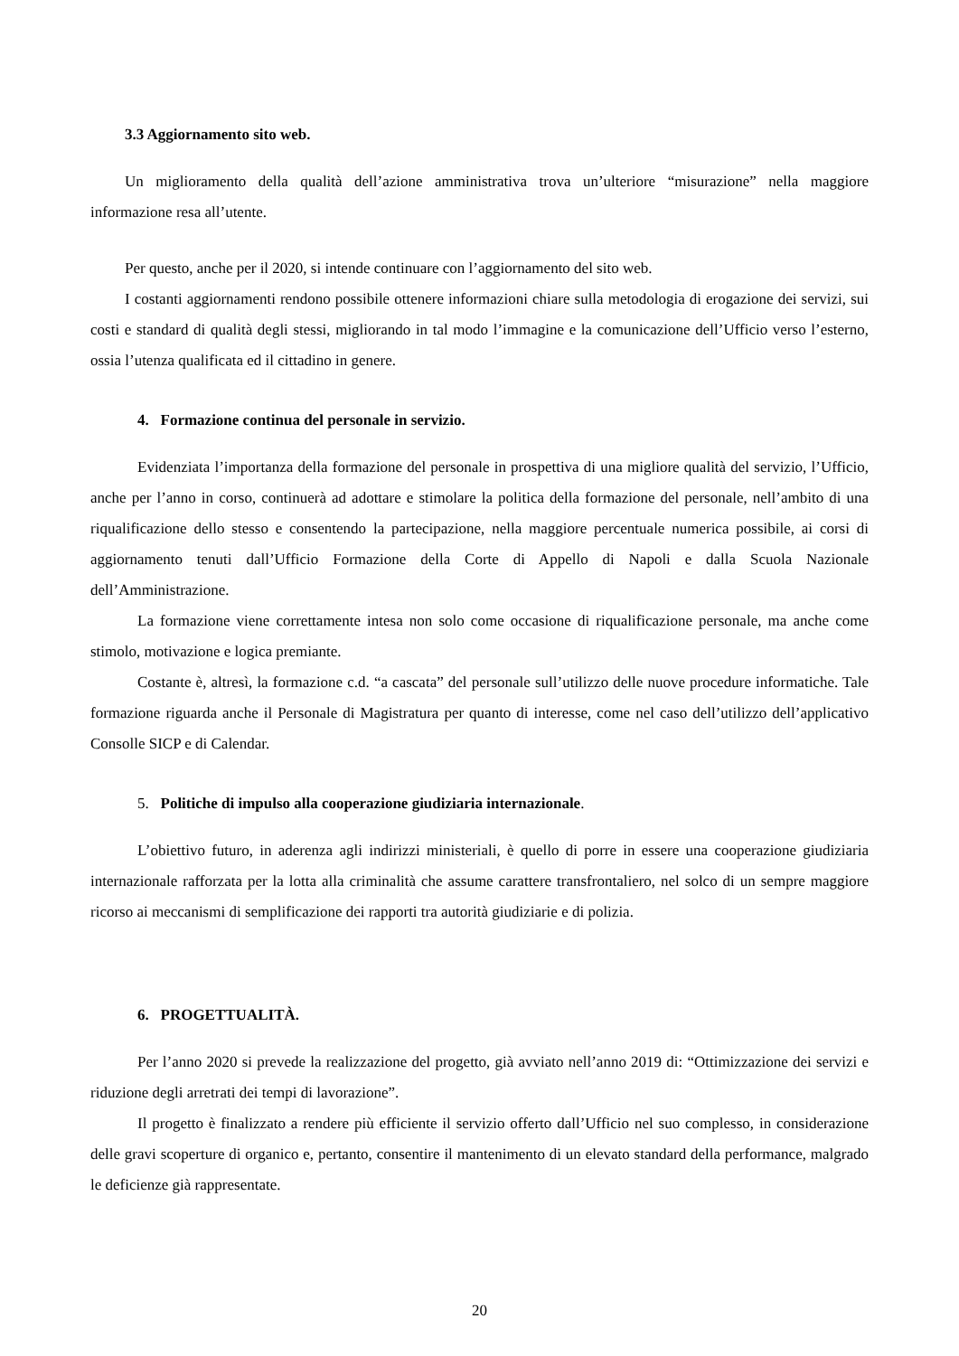3.3 Aggiornamento sito web.
Un miglioramento della qualità dell’azione amministrativa trova un’ulteriore “misurazione” nella maggiore informazione resa all’utente.
Per questo, anche per il 2020, si intende continuare con l’aggiornamento del sito web.
I costanti aggiornamenti rendono possibile ottenere informazioni chiare sulla metodologia di erogazione dei servizi, sui costi e standard di qualità degli stessi, migliorando in tal modo l’immagine e la comunicazione dell’Ufficio verso l’esterno, ossia l’utenza qualificata ed il cittadino in genere.
4. Formazione continua del personale in servizio.
Evidenziata l’importanza della formazione del personale in prospettiva di una migliore qualità del servizio, l’Ufficio, anche per l’anno in corso, continuerà ad adottare e stimolare la politica della formazione del personale, nell’ambito di una riqualificazione dello stesso e consentendo la partecipazione, nella maggiore percentuale numerica possibile, ai corsi di aggiornamento tenuti dall’Ufficio Formazione della Corte di Appello di Napoli e dalla Scuola Nazionale dell’Amministrazione.
La formazione viene correttamente intesa non solo come occasione di riqualificazione personale, ma anche come stimolo, motivazione e logica premiante.
Costante è, altresì, la formazione c.d. “a cascata” del personale sull’utilizzo delle nuove procedure informatiche. Tale formazione riguarda anche il Personale di Magistratura per quanto di interesse, come nel caso dell’utilizzo dell’applicativo Consolle SICP e di Calendar.
5. Politiche di impulso alla cooperazione giudiziaria internazionale.
L’obiettivo futuro, in aderenza agli indirizzi ministeriali, è quello di porre in essere una cooperazione giudiziaria internazionale rafforzata per la lotta alla criminalità che assume carattere transfrontaliero, nel solco di un sempre maggiore ricorso ai meccanismi di semplificazione dei rapporti tra autorità giudiziarie e di polizia.
6. PROGETTUALITÀ.
Per l’anno 2020 si prevede la realizzazione del progetto, già avviato nell’anno 2019 di: “Ottimizzazione dei servizi e riduzione degli arretrati dei tempi di lavorazione”.
Il progetto è finalizzato a rendere più efficiente il servizio offerto dall’Ufficio nel suo complesso, in considerazione delle gravi scoperture di organico e, pertanto, consentire il mantenimento di un elevato standard della performance, malgrado le deficienze già rappresentate.
20